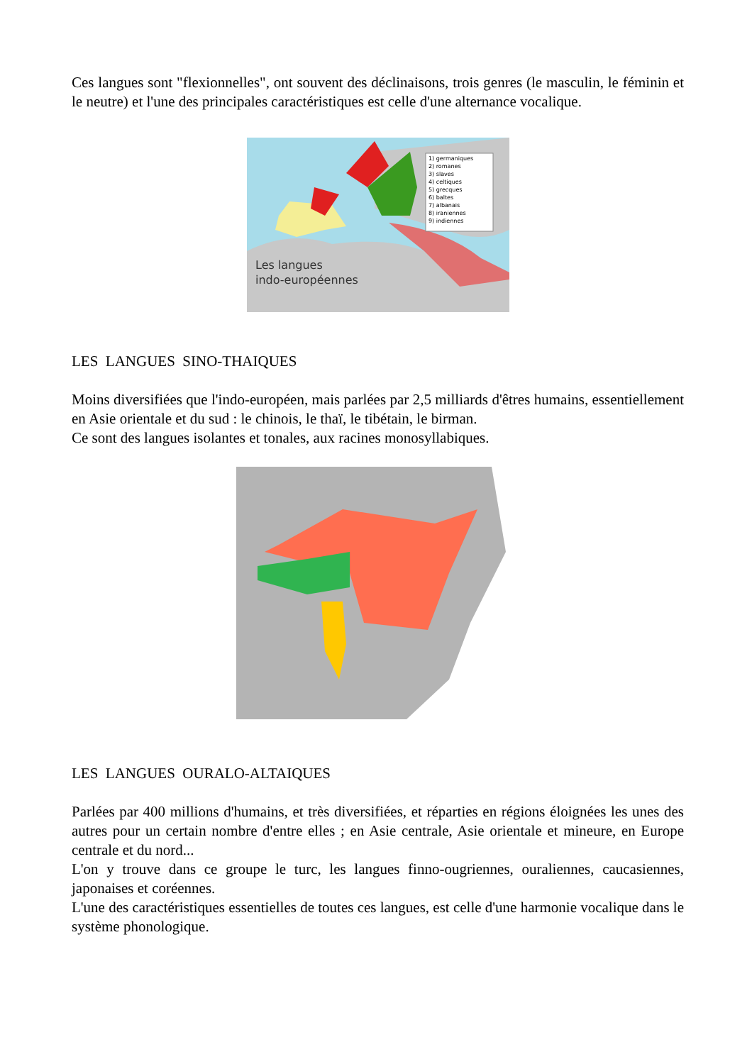Ces langues sont "flexionnelles", ont souvent des déclinaisons, trois genres (le masculin, le féminin et le neutre) et l'une des principales caractéristiques est celle d'une alternance vocalique.
Les langues
indo-européennes
1) germaniques
2) romanes
3) slaves
4) celtiques
5) grecques
6) baltes
7) albanais
8) iraniennes
9) indiennes
LES LANGUES SINO-THAIQUES
Moins diversifiées que l'indo-européen, mais parlées par 2,5 milliards d'êtres humains, essentiellement en Asie orientale et du sud : le chinois, le thaï, le tibétain, le birman.
Ce sont des langues isolantes et tonales, aux racines monosyllabiques.
LES LANGUES OURALO-ALTAIQUES
Parlées par 400 millions d'humains, et très diversifiées, et réparties en régions éloignées les unes des autres pour un certain nombre d'entre elles ; en Asie centrale, Asie orientale et mineure, en Europe centrale et du nord...
L'on y trouve dans ce groupe le turc, les langues finno-ougriennes, ouraliennes, caucasiennes, japonaises et coréennes.
L'une des caractéristiques essentielles de toutes ces langues, est celle d'une harmonie vocalique dans le système phonologique.